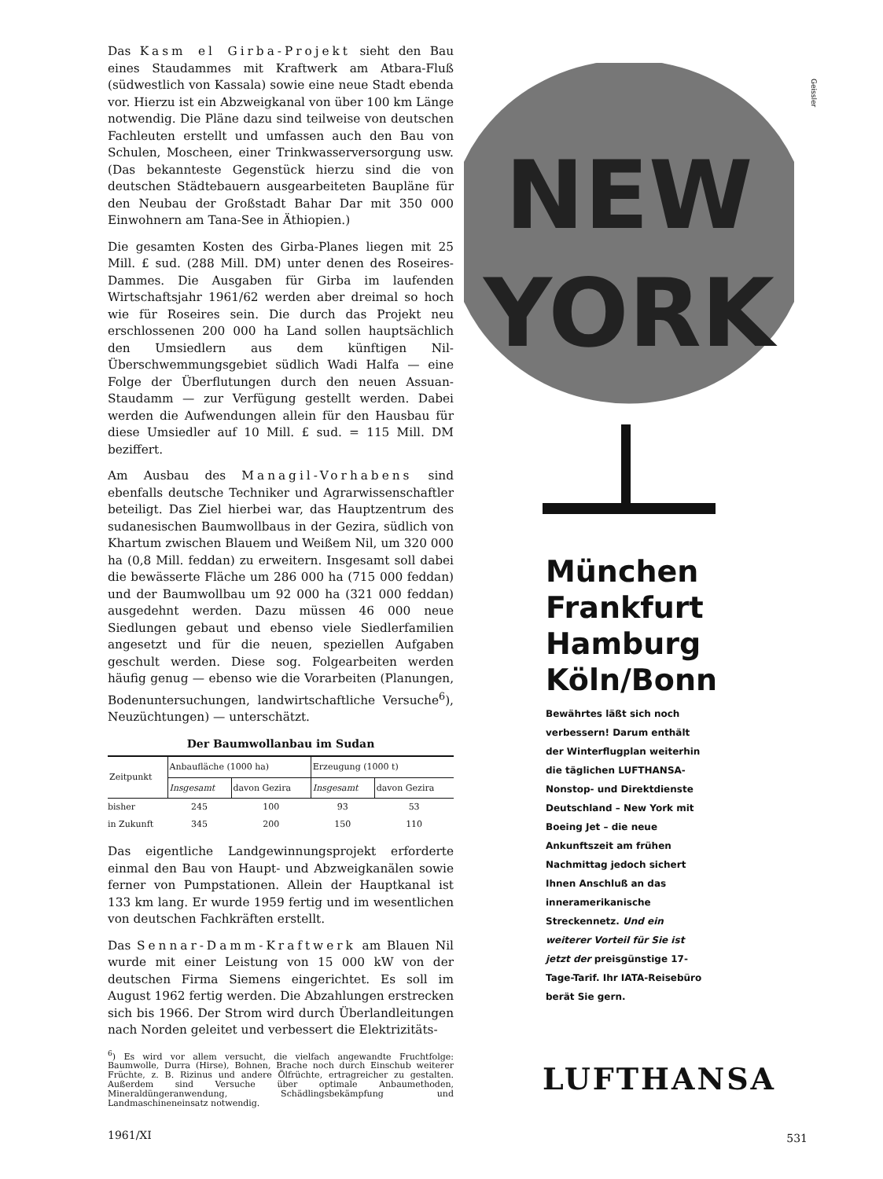Das Kasm el Girba-Projekt sieht den Bau eines Staudammes mit Kraftwerk am Atbara-Fluß (südwestlich von Kassala) sowie eine neue Stadt ebenda vor. Hierzu ist ein Abzweigkanal von über 100 km Länge notwendig. Die Pläne dazu sind teilweise von deutschen Fachleuten erstellt und umfassen auch den Bau von Schulen, Moscheen, einer Trinkwasserversorgung usw. (Das bekannteste Gegenstück hierzu sind die von deutschen Städtebauern ausgearbeiteten Baupläne für den Neubau der Großstadt Bahar Dar mit 350 000 Einwohnern am Tana-See in Äthiopien.)
Die gesamten Kosten des Girba-Planes liegen mit 25 Mill. £ sud. (288 Mill. DM) unter denen des Roseires-Dammes. Die Ausgaben für Girba im laufenden Wirtschaftsjahr 1961/62 werden aber dreimal so hoch wie für Roseires sein. Die durch das Projekt neu erschlossenen 200 000 ha Land sollen hauptsächlich den Umsiedlern aus dem künftigen Nil-Überschwemmungsgebiet südlich Wadi Halfa — eine Folge der Überflutungen durch den neuen Assuan-Staudamm — zur Verfügung gestellt werden. Dabei werden die Aufwendungen allein für den Hausbau für diese Umsiedler auf 10 Mill. £ sud. = 115 Mill. DM beziffert.
Am Ausbau des Managil-Vorhabens sind ebenfalls deutsche Techniker und Agrarwissenschaftler beteiligt. Das Ziel hierbei war, das Hauptzentrum des sudanesischen Baumwollbaus in der Gezira, südlich von Khartum zwischen Blauem und Weißem Nil, um 320 000 ha (0,8 Mill. feddan) zu erweitern. Insgesamt soll dabei die bewässerte Fläche um 286 000 ha (715 000 feddan) und der Baumwollbau um 92 000 ha (321 000 feddan) ausgedehnt werden. Dazu müssen 46 000 neue Siedlungen gebaut und ebenso viele Siedlerfamilien angesetzt und für die neuen, speziellen Aufgaben geschult werden. Diese sog. Folgearbeiten werden häufig genug — ebenso wie die Vorarbeiten (Planungen, Bodenuntersuchungen, landwirtschaftliche Versuche<sup>6</sup>), Neuzüchtungen) — unterschätzt.
Der Baumwollanbau im Sudan
| Zeitpunkt | Anbaufläche (1000 ha) | | Erzeugung (1000 t) | |
| --- | --- | --- | --- | --- |
| | Insgesamt | davon Gezira | Insgesamt | davon Gezira |
| bisher | 245 | 100 | 93 | 53 |
| in Zukunft | 345 | 200 | 150 | 110 |
Das eigentliche Landgewinnungsprojekt erforderte einmal den Bau von Haupt- und Abzweigkanälen sowie ferner von Pumpstationen. Allein der Hauptkanal ist 133 km lang. Er wurde 1959 fertig und im wesentlichen von deutschen Fachkräften erstellt.
Das Sennar-Damm-Kraftwerk am Blauen Nil wurde mit einer Leistung von 15 000 kW von der deutschen Firma Siemens eingerichtet. Es soll im August 1962 fertig werden. Die Abzahlungen erstrecken sich bis 1966. Der Strom wird durch Überlandleitungen nach Norden geleitet und verbessert die Elektrizitäts-
<sup>6</sup>) Es wird vor allem versucht, die vielfach angewandte Fruchtfolge: Baumwolle, Durra (Hirse), Bohnen, Brache noch durch Einschub weiterer Früchte, z. B. Rizinus und andere Ölfrüchte, ertragreicher zu gestalten. Außerdem sind Versuche über optimale Anbaumethoden, Mineraldüngeranwendung, Schädlingsbekämpfung und Landmaschineneinsatz notwendig.
1961/XI
Geissler
NEW
YORK
München
Frankfurt
Hamburg
Köln/Bonn
Bewährtes läßt sich noch verbessern! Darum enthält der Winterflugplan weiterhin die täglichen LUFTHANSA-Nonstop- und Direktdienste Deutschland – New York mit Boeing Jet – die neue Ankunftszeit am frühen Nachmittag jedoch sichert Ihnen Anschluß an das inneramerikanische Streckennetz. Und ein weiterer Vorteil für Sie ist jetzt der preisgünstige 17-Tage-Tarif. Ihr IATA-Reisebüro berät Sie gern.
LUFTHANSA
531